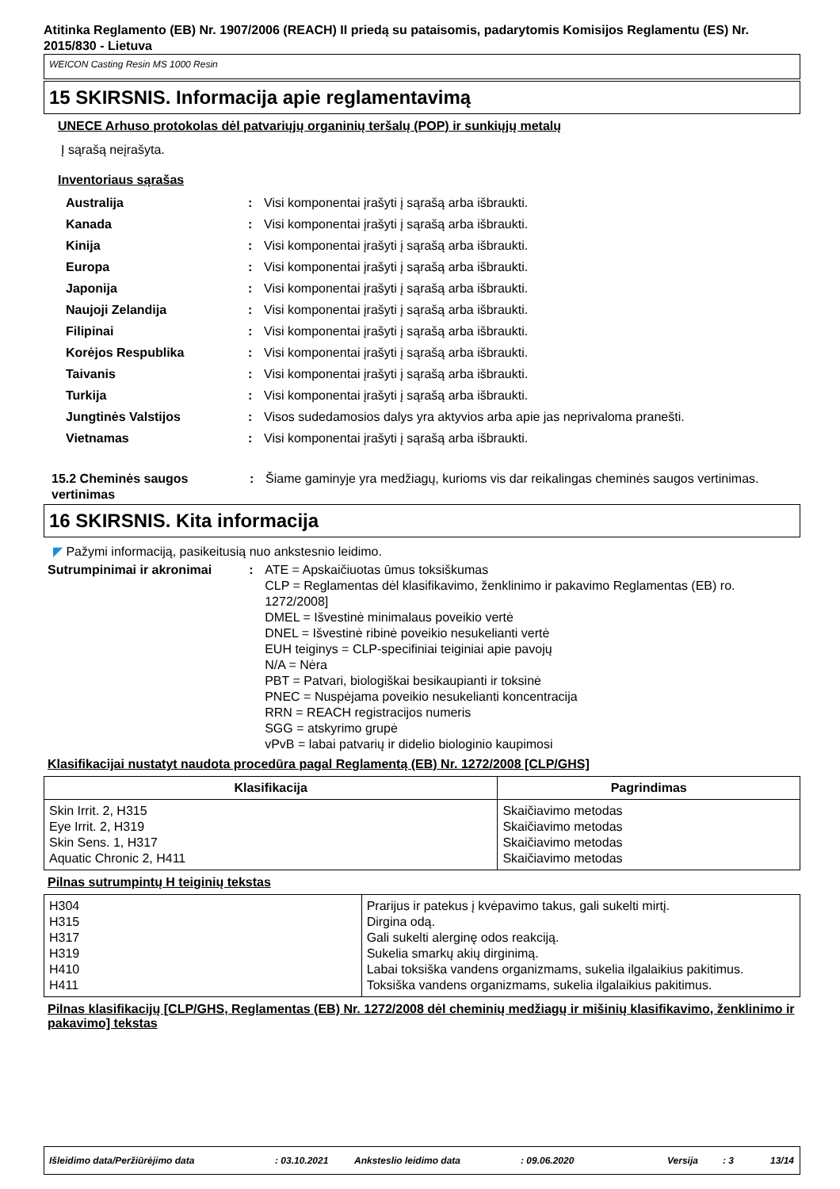Atitinka Reglamento (EB) Nr. 1907/2006 (REACH) II priedą su pataisomis, padarytomis Komisijos Reglamentu (ES) Nr. 2015/830 - Lietuva
WEICON Casting Resin MS 1000 Resin
15 SKIRSNIS. Informacija apie reglamentavimą
UNECE Arhuso protokolas dėl patvariųjų organinių teršalų (POP) ir sunkiųjų metalų
Į sąrašą neįrašyta.
Inventoriaus sąrašas
Australija : Visi komponentai įrašyti į sąrašą arba išbraukti.
Kanada : Visi komponentai įrašyti į sąrašą arba išbraukti.
Kinija : Visi komponentai įrašyti į sąrašą arba išbraukti.
Europa : Visi komponentai įrašyti į sąrašą arba išbraukti.
Japonija : Visi komponentai įrašyti į sąrašą arba išbraukti.
Naujoji Zelandija : Visi komponentai įrašyti į sąrašą arba išbraukti.
Filipinai : Visi komponentai įrašyti į sąrašą arba išbraukti.
Korėjos Respublika : Visi komponentai įrašyti į sąrašą arba išbraukti.
Taivanis : Visi komponentai įrašyti į sąrašą arba išbraukti.
Turkija : Visi komponentai įrašyti į sąrašą arba išbraukti.
Jungtinės Valstijos : Visos sudedamosios dalys yra aktyvios arba apie jas neprivaloma pranešti.
Vietnamas : Visi komponentai įrašyti į sąrašą arba išbraukti.
15.2 Cheminės saugos vertinimas
: Šiame gaminyje yra medžiagų, kurioms vis dar reikalingas cheminės saugos vertinimas.
16 SKIRSNIS. Kita informacija
◤ Pažymi informaciją, pasikeitusią nuo ankstesnio leidimo.
Sutrumpinimai ir akronimai : ATE = Apskaičiuotas ūmus toksiškumas
CLP = Reglamentas dėl klasifikavimo, ženklinimo ir pakavimo Reglamentas (EB) ro. 1272/2008]
DMEL = Išvestinė minimalaus poveikio vertė
DNEL = Išvestinė ribinė poveikio nesukelianti vertė
EUH teiginys = CLP-specifiniai teiginiai apie pavojų
N/A = Nėra
PBT = Patvari, biologiškai besikaupianti ir toksinė
PNEC = Nuspėjama poveikio nesukelianti koncentracija
RRN = REACH registracijos numeris
SGG = atskyrimo grupė
vPvB = labai patvarių ir didelio biologinio kaupimosi
Klasifikacijai nustatyt naudota procedūra pagal Reglamentą (EB) Nr. 1272/2008 [CLP/GHS]
| Klasifikacija | Pagrindimas |
| --- | --- |
| Skin Irrit. 2, H315 Eye Irrit. 2, H319 Skin Sens. 1, H317 Aquatic Chronic 2, H411 | Skaičiavimo metodas Skaičiavimo metodas Skaičiavimo metodas Skaičiavimo metodas |
Pilnas sutrumpintų H teiginių tekstas
| H304 H315 H317 H319 H410 H411 | Prarijus ir patekus į kvėpavimo takus, gali sukelti mirtį. Dirgina odą. Gali sukelti alerginę odos reakciją. Sukelia smarkų akių dirginimą. Labai toksiška vandens organizmams, sukelia ilgalaikius pakitimus. Toksiška vandens organizmams, sukelia ilgalaikius pakitimus. |
Pilnas klasifikacijų [CLP/GHS, Reglamentas (EB) Nr. 1272/2008 dėl cheminių medžiagų ir mišinių klasifikavimo, ženklinimo ir pakavimo] tekstas
Išleidimo data/Peržiūrėjimo data: 03.10.2021 Anksteslio leidimo data: 09.06.2020 Versija: 3 13/14